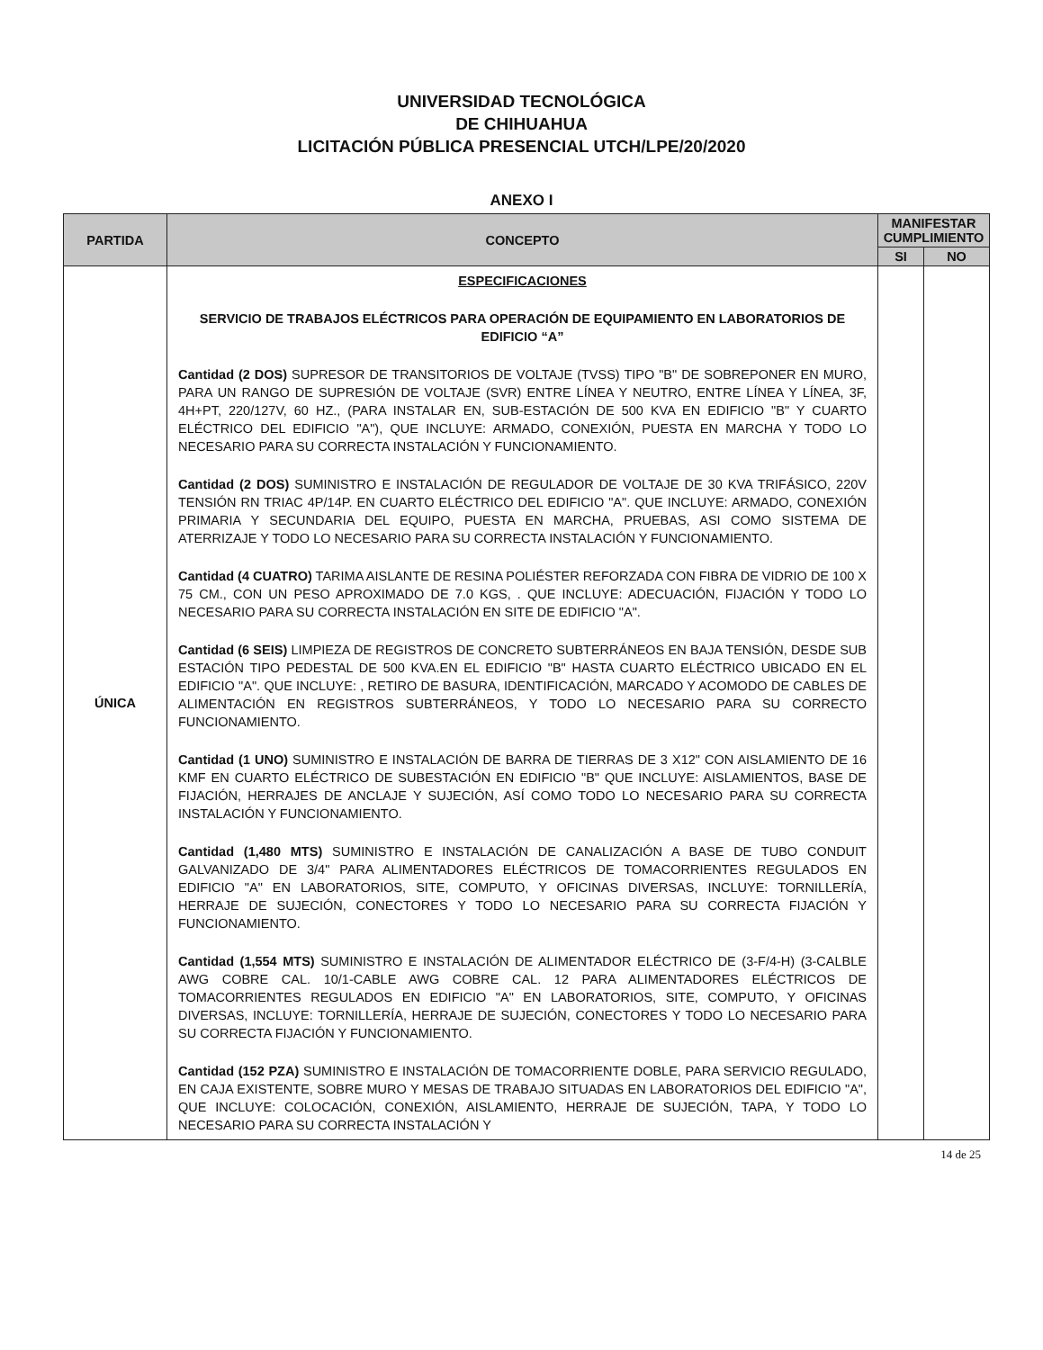UNIVERSIDAD TECNOLÓGICA
DE CHIHUAHUA
LICITACIÓN PÚBLICA PRESENCIAL UTCH/LPE/20/2020
ANEXO I
| PARTIDA | CONCEPTO | MANIFESTAR CUMPLIMIENTO | |
| --- | --- | --- | --- |
| | | SI | NO |
| ÚNICA | ESPECIFICACIONES SERVICIO DE TRABAJOS ELÉCTRICOS PARA OPERACIÓN DE EQUIPAMIENTO EN LABORATORIOS DE EDIFICIO “A” Cantidad (2 DOS) SUPRESOR DE TRANSITORIOS DE VOLTAJE (TVSS) TIPO "B" DE SOBREPONER EN MURO, PARA UN RANGO DE SUPRESIÓN DE VOLTAJE (SVR) ENTRE LÍNEA Y NEUTRO, ENTRE LÍNEA Y LÍNEA, 3F, 4H+PT, 220/127V, 60 HZ., (PARA INSTALAR EN, SUB-ESTACIÓN DE 500 KVA EN EDIFICIO "B" Y CUARTO ELÉCTRICO DEL EDIFICIO "A"), QUE INCLUYE: ARMADO, CONEXIÓN, PUESTA EN MARCHA Y TODO LO NECESARIO PARA SU CORRECTA INSTALACIÓN Y FUNCIONAMIENTO. Cantidad (2 DOS) SUMINISTRO E INSTALACIÓN DE REGULADOR DE VOLTAJE DE 30 KVA TRIFÁSICO, 220V TENSIÓN RN TRIAC 4P/14P. EN CUARTO ELÉCTRICO DEL EDIFICIO "A". QUE INCLUYE: ARMADO, CONEXIÓN PRIMARIA Y SECUNDARIA DEL EQUIPO, PUESTA EN MARCHA, PRUEBAS, ASI COMO SISTEMA DE ATERRIZAJE Y TODO LO NECESARIO PARA SU CORRECTA INSTALACIÓN Y FUNCIONAMIENTO. Cantidad (4 CUATRO) TARIMA AISLANTE DE RESINA POLIÉSTER REFORZADA CON FIBRA DE VIDRIO DE 100 X 75 CM., CON UN PESO APROXIMADO DE 7.0 KGS, . QUE INCLUYE: ADECUACIÓN, FIJACIÓN Y TODO LO NECESARIO PARA SU CORRECTA INSTALACIÓN EN SITE DE EDIFICIO "A". Cantidad (6 SEIS) LIMPIEZA DE REGISTROS DE CONCRETO SUBTERRÁNEOS EN BAJA TENSIÓN, DESDE SUB ESTACIÓN TIPO PEDESTAL DE 500 KVA.EN EL EDIFICIO "B" HASTA CUARTO ELÉCTRICO UBICADO EN EL EDIFICIO "A". QUE INCLUYE: , RETIRO DE BASURA, IDENTIFICACIÓN, MARCADO Y ACOMODO DE CABLES DE ALIMENTACIÓN EN REGISTROS SUBTERRÁNEOS, Y TODO LO NECESARIO PARA SU CORRECTO FUNCIONAMIENTO. Cantidad (1 UNO) SUMINISTRO E INSTALACIÓN DE BARRA DE TIERRAS DE 3 X12" CON AISLAMIENTO DE 16 KMF EN CUARTO ELÉCTRICO DE SUBESTACIÓN EN EDIFICIO "B" QUE INCLUYE: AISLAMIENTOS, BASE DE FIJACIÓN, HERRAJES DE ANCLAJE Y SUJECIÓN, ASÍ COMO TODO LO NECESARIO PARA SU CORRECTA INSTALACIÓN Y FUNCIONAMIENTO. Cantidad (1,480 MTS) SUMINISTRO E INSTALACIÓN DE CANALIZACIÓN A BASE DE TUBO CONDUIT GALVANIZADO DE 3/4" PARA ALIMENTADORES ELÉCTRICOS DE TOMACORRIENTES REGULADOS EN EDIFICIO "A" EN LABORATORIOS, SITE, COMPUTO, Y OFICINAS DIVERSAS, INCLUYE: TORNILLERÍA, HERRAJE DE SUJECIÓN, CONECTORES Y TODO LO NECESARIO PARA SU CORRECTA FIJACIÓN Y FUNCIONAMIENTO. Cantidad (1,554 MTS) SUMINISTRO E INSTALACIÓN DE ALIMENTADOR ELÉCTRICO DE (3-F/4-H) (3-CALBLE AWG COBRE CAL. 10/1-CABLE AWG COBRE CAL. 12 PARA ALIMENTADORES ELÉCTRICOS DE TOMACORRIENTES REGULADOS EN EDIFICIO "A" EN LABORATORIOS, SITE, COMPUTO, Y OFICINAS DIVERSAS, INCLUYE: TORNILLERÍA, HERRAJE DE SUJECIÓN, CONECTORES Y TODO LO NECESARIO PARA SU CORRECTA FIJACIÓN Y FUNCIONAMIENTO. Cantidad (152 PZA) SUMINISTRO E INSTALACIÓN DE TOMACORRIENTE DOBLE, PARA SERVICIO REGULADO, EN CAJA EXISTENTE, SOBRE MURO Y MESAS DE TRABAJO SITUADAS EN LABORATORIOS DEL EDIFICIO "A", QUE INCLUYE: COLOCACIÓN, CONEXIÓN, AISLAMIENTO, HERRAJE DE SUJECIÓN, TAPA, Y TODO LO NECESARIO PARA SU CORRECTA INSTALACIÓN Y | | |
14 de 25